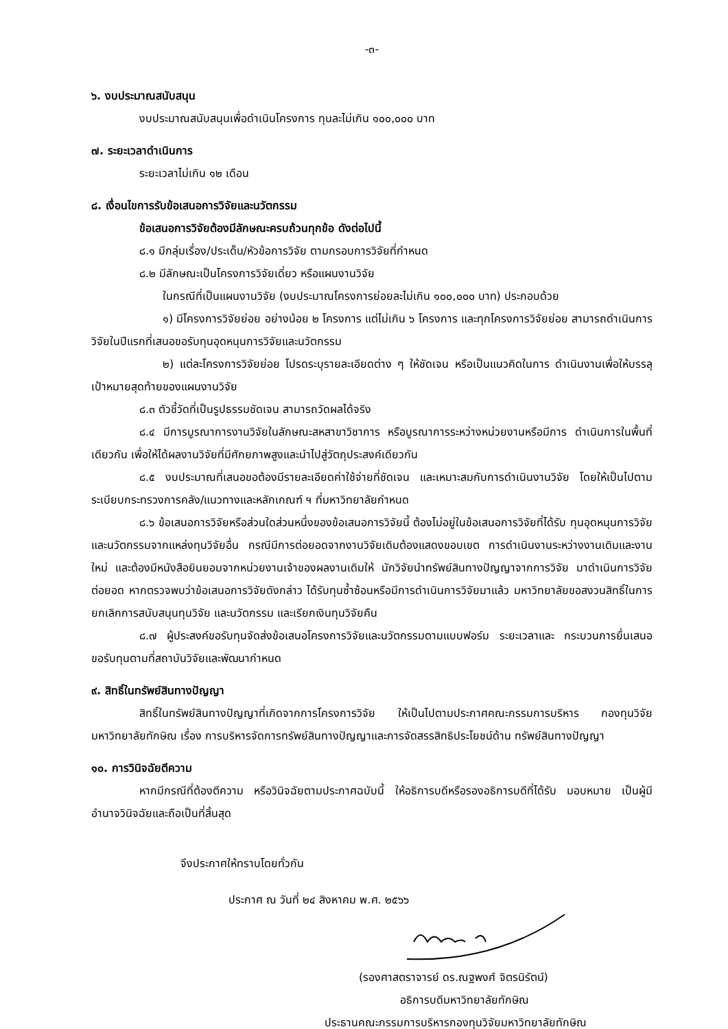-๓-
๖. งบประมาณสนับสนุน
งบประมาณสนับสนุนเพื่อดำเนินโครงการ ทุนละไม่เกิน ๑๐๐,๐๐๐ บาท
๗. ระยะเวลาดำเนินการ
ระยะเวลาไม่เกิน ๑๒ เดือน
๘. เงื่อนไขการรับข้อเสนอการวิจัยและนวัตกรรม
ข้อเสนอการวิจัยต้องมีลักษณะครบถ้วนทุกข้อ ดังต่อไปนี้
๘.๑ มีกลุ่มเรื่อง/ประเด็น/หัวข้อการวิจัย ตามกรอบการวิจัยที่กำหนด
๘.๒ มีลักษณะเป็นโครงการวิจัยเดี่ยว หรือแผนงานวิจัย
ในกรณีที่เป็นแผนงานวิจัย (งบประมาณโครงการย่อยละไม่เกิน ๑๐๐,๐๐๐ บาท) ประกอบด้วย
๑) มีโครงการวิจัยย่อย อย่างน้อย ๒ โครงการ แต่ไม่เกิน ๖ โครงการ และทุกโครงการวิจัยย่อย สามารถดำเนินการวิจัยในปีแรกที่เสนอขอรับทุนอุดหนุนการวิจัยและนวัตกรรม
๒) แต่ละโครงการวิจัยย่อย โปรดระบุรายละเอียดต่าง ๆ ให้ชัดเจน หรือเป็นแนวคิดในการ ดำเนินงานเพื่อให้บรรลุเป้าหมายสุดท้ายของแผนงานวิจัย
๘.๓ ตัวชี้วัดที่เป็นรูปธรรมชัดเจน สามารถวัดผลได้จริง
๘.๔ มีการบูรณาการงานวิจัยในลักษณะสหสาขาวิชาการ หรือบูรณาการระหว่างหน่วยงานหรือมีการ ดำเนินการในพื้นที่เดียวกัน เพื่อให้ได้ผลงานวิจัยที่มีศักยภาพสูงและนำไปสู่วัตถุประสงค์เดียวกัน
๘.๕ งบประมาณที่เสนอขอต้องมีรายละเอียดค่าใช้จ่ายที่ชัดเจน และเหมาะสมกับการดำเนินงานวิจัย โดยให้เป็นไปตามระเบียบกระทรวงการคลัง/แนวทางและหลักเกณฑ์ ฯ ที่มหาวิทยาลัยกำหนด
๘.๖ ข้อเสนอการวิจัยหรือส่วนใดส่วนหนึ่งของข้อเสนอการวิจัยนี้ ต้องไม่อยู่ในข้อเสนอการวิจัยที่ได้รับ ทุนอุดหนุนการวิจัยและนวัตกรรมจากแหล่งทุนวิจัยอื่น กรณีมีการต่อยอดจากงานวิจัยเดิมต้องแสดงขอบเขต การดำเนินงานระหว่างงานเดิมและงานใหม่ และต้องมีหนังสือยินยอมจากหน่วยงานเจ้าของผลงานเดิมให้ นักวิจัยนำทรัพย์สินทางปัญญาจากการวิจัย มาดำเนินการวิจัยต่อยอด หากตรวจพบว่าข้อเสนอการวิจัยดังกล่าว ได้รับทุนซ้ำซ้อนหรือมีการดำเนินการวิจัยมาแล้ว มหาวิทยาลัยขอสงวนสิทธิ์ในการยกเลิกการสนับสนุนทุนวิจัย และนวัตกรรม และเรียกเงินทุนวิจัยคืน
๘.๗ ผู้ประสงค์ขอรับทุนจัดส่งข้อเสนอโครงการวิจัยและนวัตกรรมตามแบบฟอร์ม ระยะเวลาและ กระบวนการยื่นเสนอขอรับทุนตามที่สถาบันวิจัยและพัฒนากำหนด
๙. สิทธิ์ในทรัพย์สินทางปัญญา
สิทธิ์ในทรัพย์สินทางปัญญาที่เกิดจากการโครงการวิจัย ให้เป็นไปตามประกาศคณะกรรมการบริหาร กองทุนวิจัยมหาวิทยาลัยทักษิณ เรื่อง การบริหารจัดการทรัพย์สินทางปัญญาและการจัดสรรสิทธิประโยชน์ด้าน ทรัพย์สินทางปัญญา
๑๐. การวินิจฉัยตีความ
หากมีกรณีที่ต้องตีความ หรือวินิจฉัยตามประกาศฉบับนี้ ให้อธิการบดีหรือรองอธิการบดีที่ได้รับ มอบหมาย เป็นผู้มีอำนาจวินิจฉัยและถือเป็นที่สิ้นสุด
จึงประกาศให้ทราบโดยทั่วกัน
ประกาศ ณ วันที่ ๒๔ สิงหาคม พ.ศ. ๒๕๖๖
(รองศาสตราจารย์ ดร.ณฐพงศ์ จิตรนิรัตน์)
อธิการบดีมหาวิทยาลัยทักษิณ
ประธานคณะกรรมการบริหารกองทุนวิจัยมหาวิทยาลัยทักษิณ